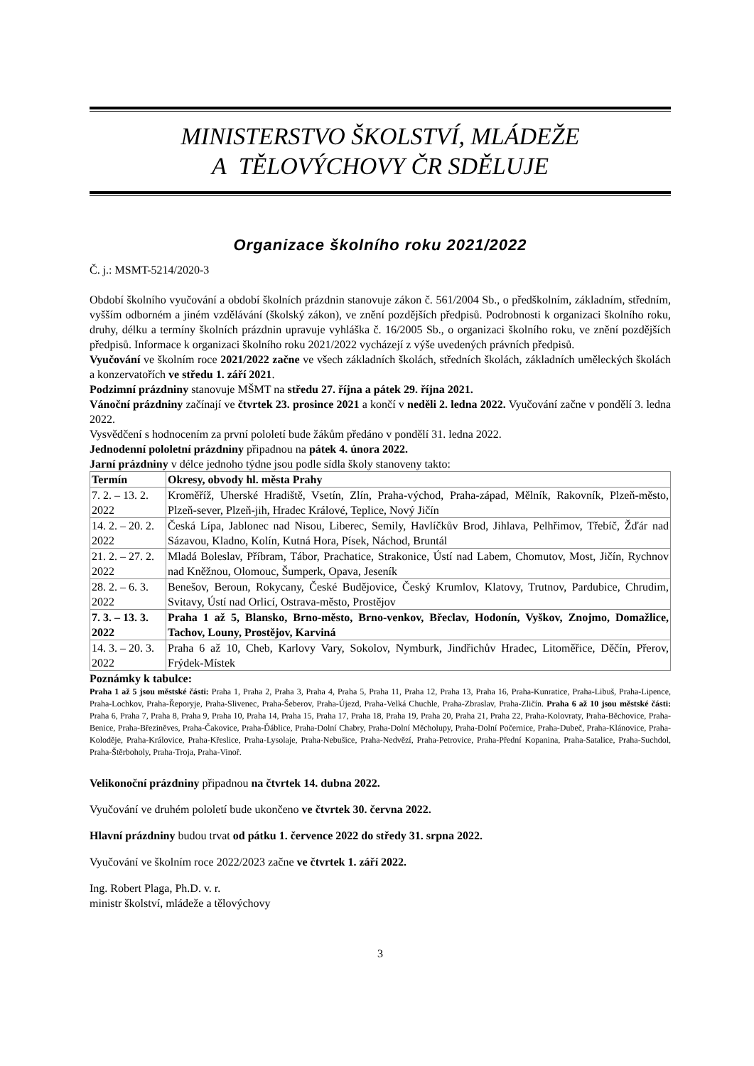MINISTERSTVO ŠKOLSTVÍ, MLÁDEŽE
A TĚLOVÝCHOVY ČR SDĚLUJE
Organizace školního roku 2021/2022
Č. j.: MSMT-5214/2020-3
Období školního vyučování a období školních prázdnin stanovuje zákon č. 561/2004 Sb., o předškolním, základním, středním, vyšším odborném a jiném vzdělávání (školský zákon), ve znění pozdějších předpisů. Podrobnosti k organizaci školního roku, druhy, délku a termíny školních prázdnin upravuje vyhláška č. 16/2005 Sb., o organizaci školního roku, ve znění pozdějších předpisů. Informace k organizaci školního roku 2021/2022 vycházejí z výše uvedených právních předpisů.
Vyučování ve školním roce 2021/2022 začne ve všech základních školách, středních školách, základních uměleckých školách a konzervatořích ve středu 1. září 2021.
Podzimní prázdniny stanovuje MŠMT na středu 27. října a pátek 29. října 2021.
Vánoční prázdniny začínají ve čtvrtek 23. prosince 2021 a končí v neděli 2. ledna 2022. Vyučování začne v pondělí 3. ledna 2022.
Vysvědčení s hodnocením za první pololetí bude žákům předáno v pondělí 31. ledna 2022.
Jednodenní pololetní prázdniny připadnou na pátek 4. února 2022.
Jarní prázdniny v délce jednoho týdne jsou podle sídla školy stanoveny takto:
| Termín | Okresy, obvody hl. města Prahy |
| --- | --- |
| 7. 2. – 13. 2. 2022 | Kroměříž, Uherské Hradiště, Vsetín, Zlín, Praha-východ, Praha-západ, Mělník, Rakovník, Plzeň-město, Plzeň-sever, Plzeň-jih, Hradec Králové, Teplice, Nový Jičín |
| 14. 2. – 20. 2. 2022 | Česká Lípa, Jablonec nad Nisou, Liberec, Semily, Havlíčkův Brod, Jihlava, Pelhřimov, Třebíč, Žďár nad Sázavou, Kladno, Kolín, Kutná Hora, Písek, Náchod, Bruntál |
| 21. 2. – 27. 2. 2022 | Mladá Boleslav, Příbram, Tábor, Prachatice, Strakonice, Ústí nad Labem, Chomutov, Most, Jičín, Rychnov nad Kněžnou, Olomouc, Šumperk, Opava, Jeseník |
| 28. 2. – 6. 3. 2022 | Benešov, Beroun, Rokycany, České Budějovice, Český Krumlov, Klatovy, Trutnov, Pardubice, Chrudim, Svitavy, Ústí nad Orlicí, Ostrava-město, Prostějov |
| 7. 3. – 13. 3. 2022 | Praha 1 až 5, Blansko, Brno-město, Brno-venkov, Břeclav, Hodonín, Vyškov, Znojmo, Domažlice, Tachov, Louny, Prostějov, Karviná |
| 14. 3. – 20. 3. 2022 | Praha 6 až 10, Cheb, Karlovy Vary, Sokolov, Nymburk, Jindřichův Hradec, Litoměřice, Děčín, Přerov, Frýdek-Místek |
Poznámky k tabulce:
Praha 1 až 5 jsou městské části: Praha 1, Praha 2, Praha 3, Praha 4, Praha 5, Praha 11, Praha 12, Praha 13, Praha 16, Praha-Kunratice, Praha-Libuš, Praha-Lipence, Praha-Lochkov, Praha-Řeporyje, Praha-Slivenec, Praha-Šeberov, Praha-Újezd, Praha-Velká Chuchle, Praha-Zbraslav, Praha-Zličín. Praha 6 až 10 jsou městské části: Praha 6, Praha 7, Praha 8, Praha 9, Praha 10, Praha 14, Praha 15, Praha 17, Praha 18, Praha 19, Praha 20, Praha 21, Praha 22, Praha-Kolovraty, Praha-Běchovice, Praha-Benice, Praha-Březiněves, Praha-Čakovice, Praha-Ďáblice, Praha-Dolní Chabry, Praha-Dolní Měcholupy, Praha-Dolní Počernice, Praha-Dubeč, Praha-Klánovice, Praha-Koloděje, Praha-Královice, Praha-Křeslice, Praha-Lysolaje, Praha-Nebušice, Praha-Nedvězí, Praha-Petrovice, Praha-Přední Kopanina, Praha-Satalice, Praha-Suchdol, Praha-Štěrboholy, Praha-Troja, Praha-Vinoř.
Velikonoční prázdniny připadnou na čtvrtek 14. dubna 2022.
Vyučování ve druhém pololetí bude ukončeno ve čtvrtek 30. června 2022.
Hlavní prázdniny budou trvat od pátku 1. července 2022 do středy 31. srpna 2022.
Vyučování ve školním roce 2022/2023 začne ve čtvrtek 1. září 2022.
Ing. Robert Plaga, Ph.D. v. r.
ministr školství, mládeže a tělovýchovy
3